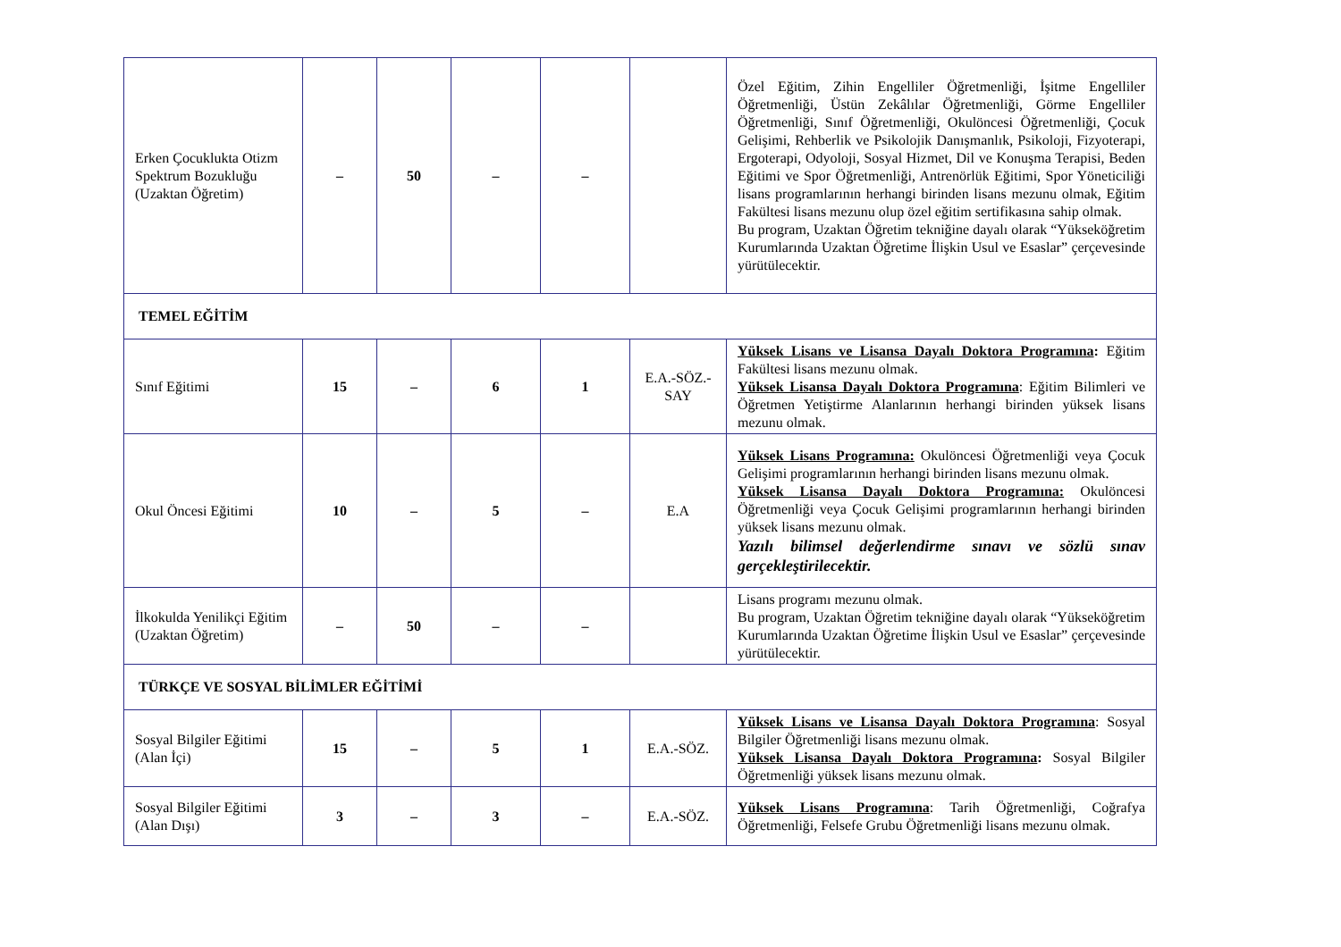| Erken Çocuklukta Otizm Spektrum Bozukluğu (Uzaktan Öğretim) | – | 50 | – | – | | Özel Eğitim, Zihin Engelliler Öğretmenliği, İşitme Engelliler Öğretmenliği, Üstün Zekâlılar Öğretmenliği, Görme Engelliler Öğretmenliği, Sınıf Öğretmenliği, Okulöncesi Öğretmenliği, Çocuk Gelişimi, Rehberlik ve Psikolojik Danışmanlık, Psikoloji, Fizyoterapi, Ergoterapi, Odyoloji, Sosyal Hizmet, Dil ve Konuşma Terapisi, Beden Eğitimi ve Spor Öğretmenliği, Antrenörlük Eğitimi, Spor Yöneticiliği lisans programlarının herhangi birinden lisans mezunu olmak, Eğitim Fakültesi lisans mezunu olup özel eğitim sertifikasına sahip olmak. Bu program, Uzaktan Öğretim tekniğine dayalı olarak “Yükseköğretim Kurumlarında Uzaktan Öğretime İlişkin Usul ve Esaslar” çerçevesinde yürütülecektir. |
| TEMEL EĞİTİM | | | | | | |
| Sınıf Eğitimi | 15 | – | 6 | 1 | E.A.-SÖZ.-SAY | Yüksek Lisans ve Lisansa Dayalı Doktora Programına : Eğitim Fakültesi lisans mezunu olmak. Yüksek Lisansa Dayalı Doktora Programına : Eğitim Bilimleri ve Öğretmen Yetiştirme Alanlarının herhangi birinden yüksek lisans mezunu olmak. |
| Okul Öncesi Eğitimi | 10 | – | 5 | – | E.A | Yüksek Lisans Programına: Okulöncesi Öğretmenliği veya Çocuk Gelişimi programlarının herhangi birinden lisans mezunu olmak. Yüksek Lisansa Dayalı Doktora Programına: Okulöncesi Öğretmenliği veya Çocuk Gelişimi programlarının herhangi birinden yüksek lisans mezunu olmak. Yazılı bilimsel değerlendirme sınavı ve sözlü sınav gerçekleştirilecektir. |
| İlkokulda Yenilikçi Eğitim (Uzaktan Öğretim) | – | 50 | – | – | | Lisans programı mezunu olmak. Bu program, Uzaktan Öğretim tekniğine dayalı olarak “Yükseköğretim Kurumlarında Uzaktan Öğretime İlişkin Usul ve Esaslar” çerçevesinde yürütülecektir. |
| TÜRKÇE VE SOSYAL BİLİMLER EĞİTİMİ | | | | | | |
| Sosyal Bilgiler Eğitimi (Alan İçi) | 15 | – | 5 | 1 | E.A.-SÖZ. | Yüksek Lisans ve Lisansa Dayalı Doktora Programına : Sosyal Bilgiler Öğretmenliği lisans mezunu olmak. Yüksek Lisansa Dayalı Doktora Programına : Sosyal Bilgiler Öğretmenliği yüksek lisans mezunu olmak. |
| Sosyal Bilgiler Eğitimi (Alan Dışı) | 3 | – | 3 | – | E.A.-SÖZ. | Yüksek Lisans Programına : Tarih Öğretmenliği, Coğrafya Öğretmenliği, Felsefe Grubu Öğretmenliği lisans mezunu olmak. |